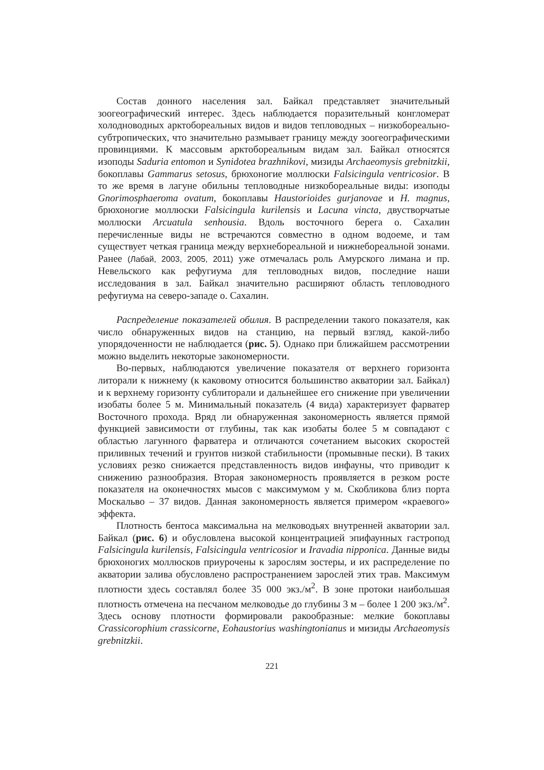Состав донного населения зал. Байкал представляет значительный зоогеографический интерес. Здесь наблюдается поразительный конгломерат холодноводных арктобореальных видов и видов тепловодных – низкобореально-субтропических, что значительно размывает границу между зоогеографическими провинциями. К массовым арктобореальным видам зал. Байкал относятся изоподы Saduria entomon и Synidotea brazhnikovi, мизиды Archaeomysis grebnitzkii, бокоплавы Gammarus setosus, брюхоногие моллюски Falsicingula ventricosior. В то же время в лагуне обильны тепловодные низкобореальные виды: изоподы Gnorimosphaeroma ovatum, бокоплавы Haustorioides gurjanovae и H. magnus, брюхоногие моллюски Falsicingula kurilensis и Lacuna vincta, двустворчатые моллюски Arcuatula senhousia. Вдоль восточного берега о. Сахалин перечисленные виды не встречаются совместно в одном водоеме, и там существует четкая граница между верхнебореальной и нижнебореальной зонами. Ранее (Лабай, 2003, 2005, 2011) уже отмечалась роль Амурского лимана и пр. Невельского как рефугиума для тепловодных видов, последние наши исследования в зал. Байкал значительно расширяют область тепловодного рефугиума на северо-западе о. Сахалин.
Распределение показателей обилия. В распределении такого показателя, как число обнаруженных видов на станцию, на первый взгляд, какой-либо упорядоченности не наблюдается (рис. 5). Однако при ближайшем рассмотрении можно выделить некоторые закономерности.
Во-первых, наблюдаются увеличение показателя от верхнего горизонта литорали к нижнему (к каковому относится большинство акватории зал. Байкал) и к верхнему горизонту сублиторали и дальнейшее его снижение при увеличении изобаты более 5 м. Минимальный показатель (4 вида) характеризует фарватер Восточного прохода. Вряд ли обнаруженная закономерность является прямой функцией зависимости от глубины, так как изобаты более 5 м совпадают с областью лагунного фарватера и отличаются сочетанием высоких скоростей приливных течений и грунтов низкой стабильности (промывные пески). В таких условиях резко снижается представленность видов инфауны, что приводит к снижению разнообразия. Вторая закономерность проявляется в резком росте показателя на оконечностях мысов с максимумом у м. Скобликова близ порта Москальво – 37 видов. Данная закономерность является примером «краевого» эффекта.
Плотность бентоса максимальна на мелководьях внутренней акватории зал. Байкал (рис. 6) и обусловлена высокой концентрацией эпифаунных гастропод Falsicingula kurilensis, Falsicingula ventricosior и Iravadia nipponica. Данные виды брюхоногих моллюсков приурочены к зарослям зостеры, и их распределение по акватории залива обусловлено распространением зарослей этих трав. Максимум плотности здесь составлял более 35 000 экз./м<sup>2</sup>. В зоне протоки наибольшая плотность отмечена на песчаном мелководье до глубины 3 м – более 1 200 экз./м<sup>2</sup>. Здесь основу плотности формировали ракообразные: мелкие бокоплавы Crassicorophium crassicorne, Eohaustorius washingtonianus и мизиды Archaeomysis grebnitzkii.
221